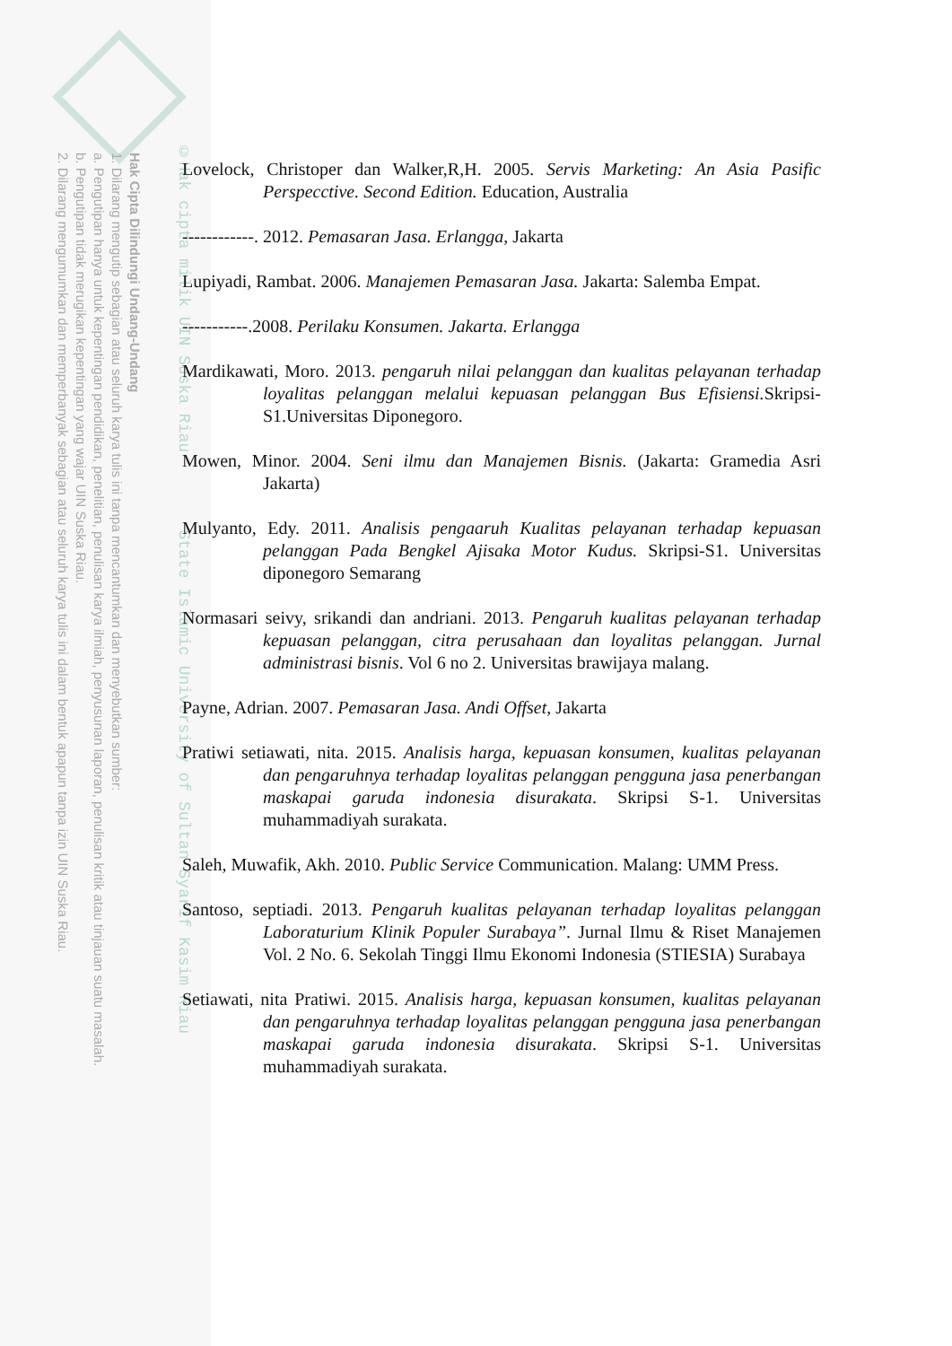Hak Cipta Dilindungi Undang-Undang
1. Dilarang mengutip sebagian atau seluruh karya tulis ini tanpa mencantumkan dan menyebutkan sumber:
a. Pengutipan hanya untuk kepentingan pendidikan, penelitian, penulisan karya ilmiah, penyusunan laporan, penulisan kritik atau tinjauan suatu masalah.
b. Pengutipan tidak merugikan kepentingan yang wajar UIN Suska Riau.
2. Dilarang mengumumkan dan memperbanyak sebagian atau seluruh karya tulis ini dalam bentuk apapun tanpa izin UIN Suska Riau.
©Hak cipta milik UIN Suska Riau State Islamic University of Sultan Syarif Kasim Riau
Lovelock, Christoper dan Walker,R,H. 2005. Servis Marketing: An Asia Pasific Perspecctive. Second Edition. Education, Australia
------------. 2012. Pemasaran Jasa. Erlangga, Jakarta
Lupiyadi, Rambat. 2006. Manajemen Pemasaran Jasa. Jakarta: Salemba Empat.
-----------.2008. Perilaku Konsumen. Jakarta. Erlangga
Mardikawati, Moro. 2013. pengaruh nilai pelanggan dan kualitas pelayanan terhadap loyalitas pelanggan melalui kepuasan pelanggan Bus Efisiensi. Skripsi-S1.Universitas Diponegoro.
Mowen, Minor. 2004. Seni ilmu dan Manajemen Bisnis. (Jakarta: Gramedia Asri Jakarta)
Mulyanto, Edy. 2011. Analisis pengaaruh Kualitas pelayanan terhadap kepuasan pelanggan Pada Bengkel Ajisaka Motor Kudus. Skripsi-S1. Universitas diponegoro Semarang
Normasari seivy, srikandi dan andriani. 2013. Pengaruh kualitas pelayanan terhadap kepuasan pelanggan, citra perusahaan dan loyalitas pelanggan. Jurnal administrasi bisnis. Vol 6 no 2. Universitas brawijaya malang.
Payne, Adrian. 2007. Pemasaran Jasa. Andi Offset, Jakarta
Pratiwi setiawati, nita. 2015. Analisis harga, kepuasan konsumen, kualitas pelayanan dan pengaruhnya terhadap loyalitas pelanggan pengguna jasa penerbangan maskapai garuda indonesia disurakata. Skripsi S-1. Universitas muhammadiyah surakata.
Saleh, Muwafik, Akh. 2010. Public Service Communication. Malang: UMM Press.
Santoso, septiadi. 2013. Pengaruh kualitas pelayanan terhadap loyalitas pelanggan Laboraturium Klinik Populer Surabaya”. Jurnal Ilmu & Riset Manajemen Vol. 2 No. 6. Sekolah Tinggi Ilmu Ekonomi Indonesia (STIESIA) Surabaya
Setiawati, nita Pratiwi. 2015. Analisis harga, kepuasan konsumen, kualitas pelayanan dan pengaruhnya terhadap loyalitas pelanggan pengguna jasa penerbangan maskapai garuda indonesia disurakata. Skripsi S-1. Universitas muhammadiyah surakata.